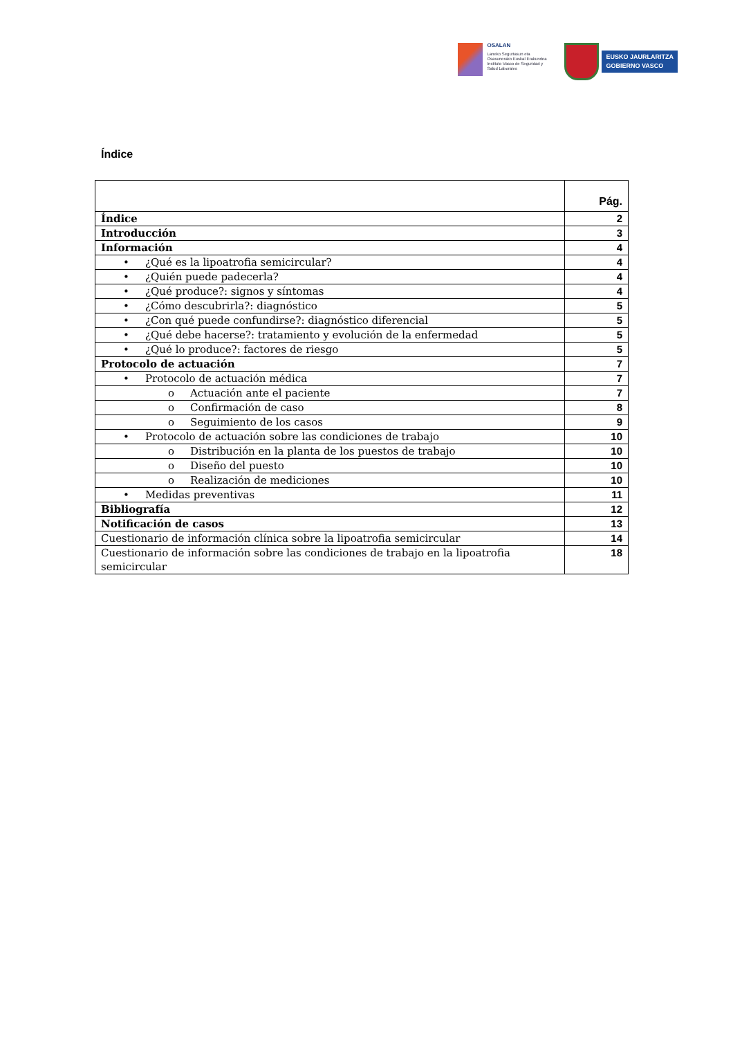OSALAN
Laneko Segurtasun eta
Osasunerako Euskal Erakundea
Instituto Vasco de Seguridad y
Salud Laborales
EUSKO JAURLARITZA
GOBIERNO VASCO
Índice
| | Pág. |
| --- | --- |
| Índice | 2 |
| Introducción | 3 |
| Información | 4 |
| • ¿Qué es la lipoatrofia semicircular? | 4 |
| • ¿Quién puede padecerla? | 4 |
| • ¿Qué produce?: signos y síntomas | 4 |
| • ¿Cómo descubrirla?: diagnóstico | 5 |
| • ¿Con qué puede confundirse?: diagnóstico diferencial | 5 |
| • ¿Qué debe hacerse?: tratamiento y evolución de la enfermedad | 5 |
| • ¿Qué lo produce?: factores de riesgo | 5 |
| Protocolo de actuación | 7 |
| • Protocolo de actuación médica | 7 |
| o Actuación ante el paciente | 7 |
| o Confirmación de caso | 8 |
| o Seguimiento de los casos | 9 |
| • Protocolo de actuación sobre las condiciones de trabajo | 10 |
| o Distribución en la planta de los puestos de trabajo | 10 |
| o Diseño del puesto | 10 |
| o Realización de mediciones | 10 |
| • Medidas preventivas | 11 |
| Bibliografía | 12 |
| Notificación de casos | 13 |
| Cuestionario de información clínica sobre la lipoatrofia semicircular | 14 |
| Cuestionario de información sobre las condiciones de trabajo en la lipoatrofia semicircular | 18 |